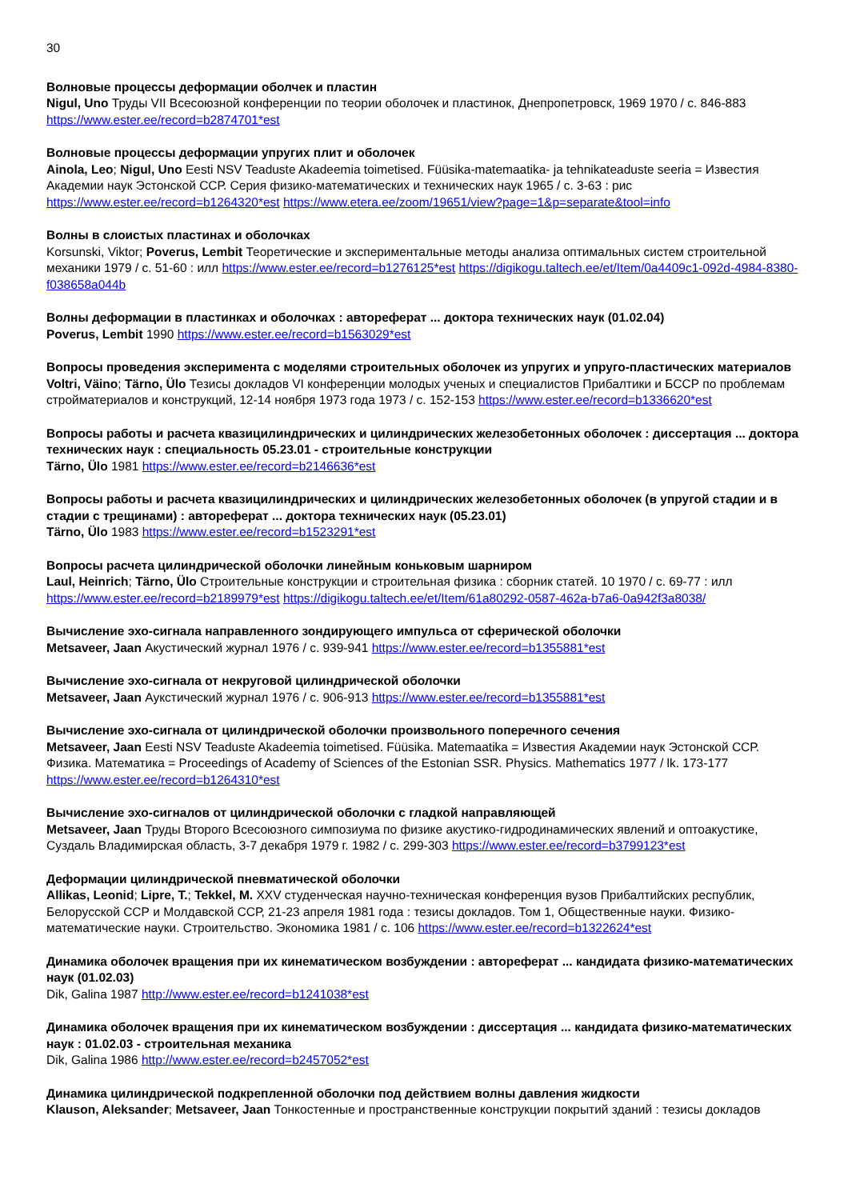30
Волновые процессы деформации оболчек и пластин
Nigul, Uno Труды VII Всесоюзной конференции по теории оболочек и пластинок, Днепропетровск, 1969 1970 / с. 846-883 https://www.ester.ee/record=b2874701*est
Волновые процессы деформации упругих плит и оболочек
Ainola, Leo; Nigul, Uno Eesti NSV Teaduste Akadeemia toimetised. Füüsika-matemaatika- ja tehnikateaduste seeria = Известия Академии наук Эстонской ССР. Серия физико-математических и технических наук 1965 / с. 3-63 : рис https://www.ester.ee/record=b1264320*est https://www.etera.ee/zoom/19651/view?page=1&p=separate&tool=info
Волны в слоистых пластинах и оболочках
Korsunski, Viktor; Poverus, Lembit Теоретические и экспериментальные методы анализа оптимальных систем строительной механики 1979 / с. 51-60 : илл https://www.ester.ee/record=b1276125*est https://digikogu.taltech.ee/et/Item/0a4409c1-092d-4984-8380-f038658a044b
Волны деформации в пластинках и оболочках : автореферат ... доктора технических наук (01.02.04)
Poverus, Lembit 1990 https://www.ester.ee/record=b1563029*est
Вопросы проведения эксперимента с моделями строительных оболочек из упругих и упруго-пластических материалов
Voltri, Väino; Tärno, Ülo Тезисы докладов VI конференции молодых ученых и специалистов Прибалтики и БССР по проблемам стройматериалов и конструкций, 12-14 ноября 1973 года 1973 / с. 152-153 https://www.ester.ee/record=b1336620*est
Вопросы работы и расчета квазицилиндрических и цилиндрических железобетонных оболочек : диссертация ... доктора технических наук : специальность 05.23.01 - строительные конструкции
Tärno, Ülo 1981 https://www.ester.ee/record=b2146636*est
Вопросы работы и расчета квазицилиндрических и цилиндрических железобетонных оболочек (в упругой стадии и в стадии с трещинами) : автореферат ... доктора технических наук (05.23.01)
Tärno, Ülo 1983 https://www.ester.ee/record=b1523291*est
Вопросы расчета цилиндрической оболочки линейным коньковым шарниром
Laul, Heinrich; Tärno, Ülo Строительные конструкции и строительная физика : сборник статей. 10 1970 / с. 69-77 : илл https://www.ester.ee/record=b2189979*est https://digikogu.taltech.ee/et/Item/61a80292-0587-462a-b7a6-0a942f3a8038/
Вычисление эхо-сигнала направленного зондирующего импульса от сферической оболочки
Metsaveer, Jaan Акустический журнал 1976 / с. 939-941 https://www.ester.ee/record=b1355881*est
Вычисление эхо-сигнала от некруговой цилиндрической оболочки
Metsaveer, Jaan Аукстический журнал 1976 / с. 906-913 https://www.ester.ee/record=b1355881*est
Вычисление эхо-сигнала от цилиндрической оболочки произвольного поперечного сечения
Metsaveer, Jaan Eesti NSV Teaduste Akadeemia toimetised. Füüsika. Matemaatika = Известия Академии наук Эстонской ССР. Физика. Математика = Proceedings of Academy of Sciences of the Estonian SSR. Physics. Mathematics 1977 / lk. 173-177 https://www.ester.ee/record=b1264310*est
Вычисление эхо-сигналов от цилиндрической оболочки с гладкой направляющей
Metsaveer, Jaan Труды Второго Всесоюзного симпозиума по физике акустико-гидродинамических явлений и оптоакустике, Суздаль Владимирская область, 3-7 декабря 1979 г. 1982 / с. 299-303 https://www.ester.ee/record=b3799123*est
Деформации цилиндрической пневматической оболочки
Allikas, Leonid; Lipre, T.; Tekkel, M. XXV студенческая научно-техническая конференция вузов Прибалтийских республик, Белорусской ССР и Молдавской ССР, 21-23 апреля 1981 года : тезисы докладов. Том 1, Общественные науки. Физико-математические науки. Строительство. Экономика 1981 / с. 106 https://www.ester.ee/record=b1322624*est
Динамика оболочек вращения при их кинематическом возбуждении : автореферат ... кандидата физико-математических наук (01.02.03)
Dik, Galina 1987 http://www.ester.ee/record=b1241038*est
Динамика оболочек вращения при их кинематическом возбуждении : диссертация ... кандидата физико-математических наук : 01.02.03 - строительная механика
Dik, Galina 1986 http://www.ester.ee/record=b2457052*est
Динамика цилиндрической подкрепленной оболочки под действием волны давления жидкости
Klauson, Aleksander; Metsaveer, Jaan Тонкостенные и пространственные конструкции покрытий зданий : тезисы докладов